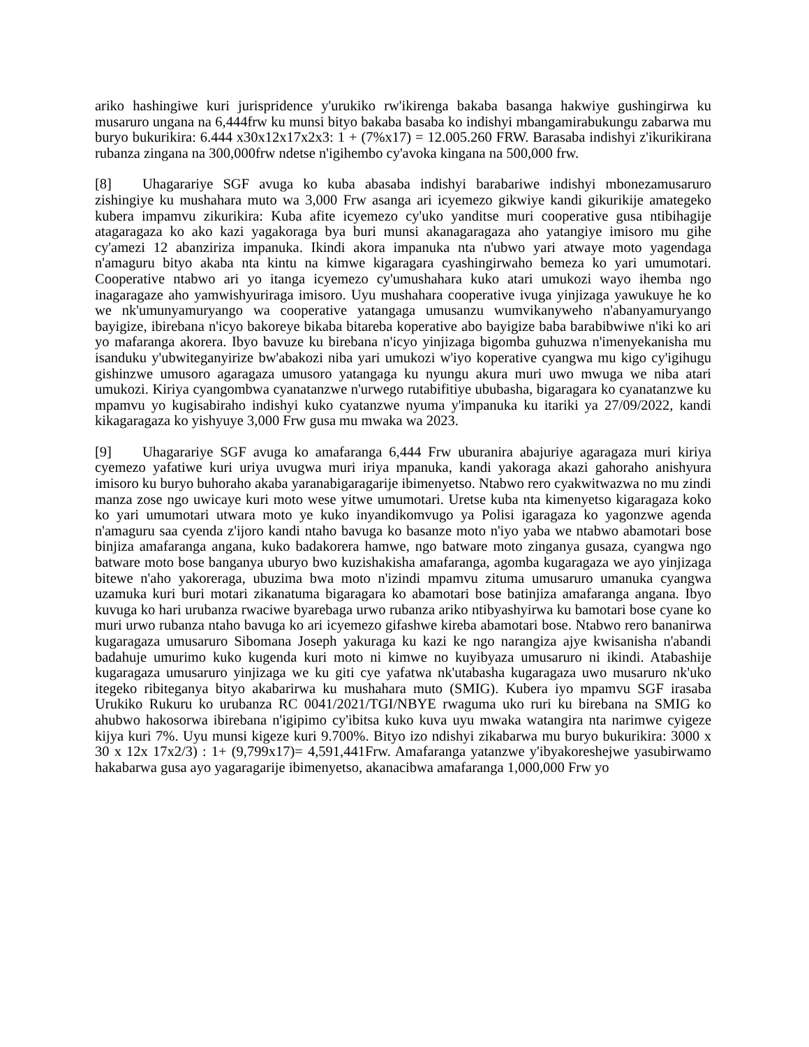ariko hashingiwe kuri jurispridence y'urukiko rw'ikirenga bakaba basanga hakwiye gushingirwa ku musaruro ungana na 6,444frw ku munsi bityo bakaba basaba ko indishyi mbangamirabukungu zabarwa mu buryo bukurikira: 6.444 x30x12x17x2x3: 1 + (7%x17) = 12.005.260 FRW. Barasaba indishyi z'ikurikirana rubanza zingana na 300,000frw ndetse n'igihembo cy'avoka kingana na 500,000 frw.
[8] Uhagarariye SGF avuga ko kuba abasaba indishyi barabariwe indishyi mbonezamusaruro zishingiye ku mushahara muto wa 3,000 Frw asanga ari icyemezo gikwiye kandi gikurikije amategeko kubera impamvu zikurikira: Kuba afite icyemezo cy'uko yanditse muri cooperative gusa ntibihagije atagaragaza ko ako kazi yagakoraga bya buri munsi akanagaragaza aho yatangiye imisoro mu gihe cy'amezi 12 abanziriza impanuka. Ikindi akora impanuka nta n'ubwo yari atwaye moto yagendaga n'amaguru bityo akaba nta kintu na kimwe kigaragara cyashingirwaho bemeza ko yari umumotari. Cooperative ntabwo ari yo itanga icyemezo cy'umushahara kuko atari umukozi wayo ihemba ngo inagaragaze aho yamwishyuriraga imisoro. Uyu mushahara cooperative ivuga yinjizaga yawukuye he ko we nk'umunyamuryango wa cooperative yatangaga umusanzu wumvikanyweho n'abanyamuryango bayigize, ibirebana n'icyo bakoreye bikaba bitareba koperative abo bayigize baba barabibwiwe n'iki ko ari yo mafaranga akorera. Ibyo bavuze ku birebana n'icyo yinjizaga bigomba guhuzwa n'imenyekanisha mu isanduku y'ubwiteganyirize bw'abakozi niba yari umukozi w'iyo koperative cyangwa mu kigo cy'igihugu gishinzwe umusoro agaragaza umusoro yatangaga ku nyungu akura muri uwo mwuga we niba atari umukozi. Kiriya cyangombwa cyanatanzwe n'urwego rutabifitiye ububasha, bigaragara ko cyanatanzwe ku mpamvu yo kugisabiraho indishyi kuko cyatanzwe nyuma y'impanuka ku itariki ya 27/09/2022, kandi kikagaragaza ko yishyuye 3,000 Frw gusa mu mwaka wa 2023.
[9] Uhagarariye SGF avuga ko amafaranga 6,444 Frw uburanira abajuriye agaragaza muri kiriya cyemezo yafatiwe kuri uriya uvugwa muri iriya mpanuka, kandi yakoraga akazi gahoraho anishyura imisoro ku buryo buhoraho akaba yaranabigaragarije ibimenyetso. Ntabwo rero cyakwitwazwa no mu zindi manza zose ngo uwicaye kuri moto wese yitwe umumotari. Uretse kuba nta kimenyetso kigaragaza koko ko yari umumotari utwara moto ye kuko inyandikomvugo ya Polisi igaragaza ko yagonzwe agenda n'amaguru saa cyenda z'ijoro kandi ntaho bavuga ko basanze moto n'iyo yaba we ntabwo abamotari bose binjiza amafaranga angana, kuko badakorera hamwe, ngo batware moto zinganya gusaza, cyangwa ngo batware moto bose banganya uburyo bwo kuzishakisha amafaranga, agomba kugaragaza we ayo yinjizaga bitewe n'aho yakoreraga, ubuzima bwa moto n'izindi mpamvu zituma umusaruro umanuka cyangwa uzamuka kuri buri motari zikanatuma bigaragara ko abamotari bose batinjiza amafaranga angana. Ibyo kuvuga ko hari urubanza rwaciwe byarebaga urwo rubanza ariko ntibyashyirwa ku bamotari bose cyane ko muri urwo rubanza ntaho bavuga ko ari icyemezo gifashwe kireba abamotari bose. Ntabwo rero bananirwa kugaragaza umusaruro Sibomana Joseph yakuraga ku kazi ke ngo narangiza ajye kwisanisha n'abandi badahuje umurimo kuko kugenda kuri moto ni kimwe no kuyibyaza umusaruro ni ikindi. Atabashije kugaragaza umusaruro yinjizaga we ku giti cye yafatwa nk'utabasha kugaragaza uwo musaruro nk'uko itegeko ribiteganya bityo akabarirwa ku mushahara muto (SMIG). Kubera iyo mpamvu SGF irasaba Urukiko Rukuru ko urubanza RC 0041/2021/TGI/NBYE rwaguma uko ruri ku birebana na SMIG ko ahubwo hakosorwa ibirebana n'igipimo cy'ibitsa kuko kuva uyu mwaka watangira nta narimwe cyigeze kijya kuri 7%. Uyu munsi kigeze kuri 9.700%. Bityo izo ndishyi zikabarwa mu buryo bukurikira: 3000 x 30 x 12x 17x2/3) : 1+ (9,799x17)= 4,591,441Frw. Amafaranga yatanzwe y'ibyakoreshejwe yasubirwamo hakabarwa gusa ayo yagaragarije ibimenyetso, akanacibwa amafaranga 1,000,000 Frw yo